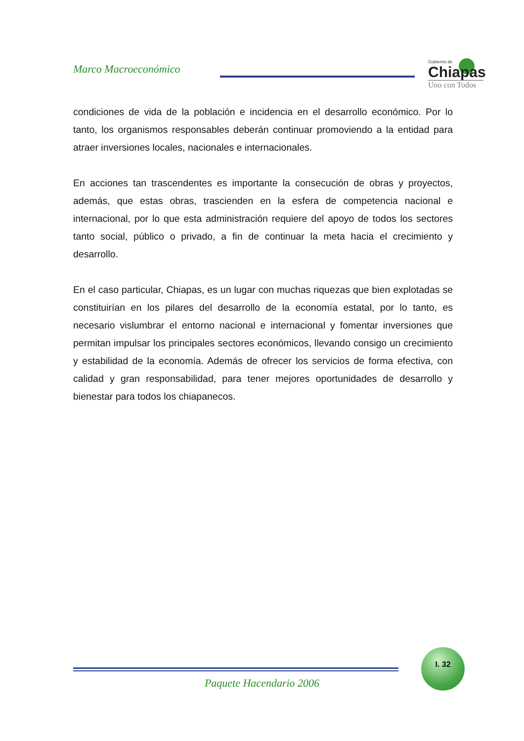Marco Macroeconómico
Gobierno de
Chiapas
Uno con Todos
condiciones de vida de la población e incidencia en el desarrollo económico. Por lo tanto, los organismos responsables deberán continuar promoviendo a la entidad para atraer inversiones locales, nacionales e internacionales.
En acciones tan trascendentes es importante la consecución de obras y proyectos, además, que estas obras, trascienden en la esfera de competencia nacional e internacional, por lo que esta administración requiere del apoyo de todos los sectores tanto social, público o privado, a fin de continuar la meta hacia el crecimiento y desarrollo.
En el caso particular, Chiapas, es un lugar con muchas riquezas que bien explotadas se constituirían en los pilares del desarrollo de la economía estatal, por lo tanto, es necesario vislumbrar el entorno nacional e internacional y fomentar inversiones que permitan impulsar los principales sectores económicos, llevando consigo un crecimiento y estabilidad de la economía. Además de ofrecer los servicios de forma efectiva, con calidad y gran responsabilidad, para tener mejores oportunidades de desarrollo y bienestar para todos los chiapanecos.
I. 32
Paquete Hacendario 2006